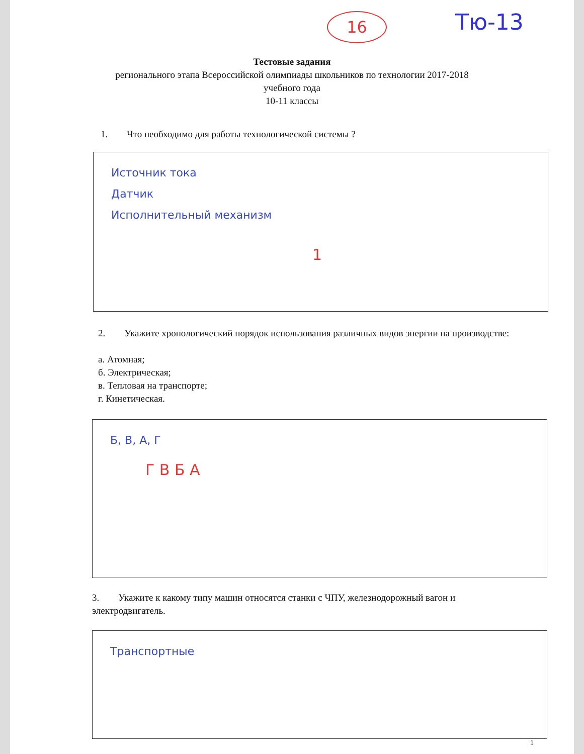16 Тю-13
Тестовые задания
регионального этапа Всероссийской олимпиады школьников по технологии 2017-2018
учебного года
10-11 классы
1. Что необходимо для работы технологической системы ?
Источник тока
Датчик
Исполнительный механизм
1
2. Укажите хронологический порядок использования различных видов энергии на производстве:
а. Атомная;
б. Электрическая;
в. Тепловая на транспорте;
г. Кинетическая.
Б, В, А, Г
Г В Б А
3. Укажите к какому типу машин относятся станки с ЧПУ, железнодорожный вагон и электродвигатель.
Транспортные
1